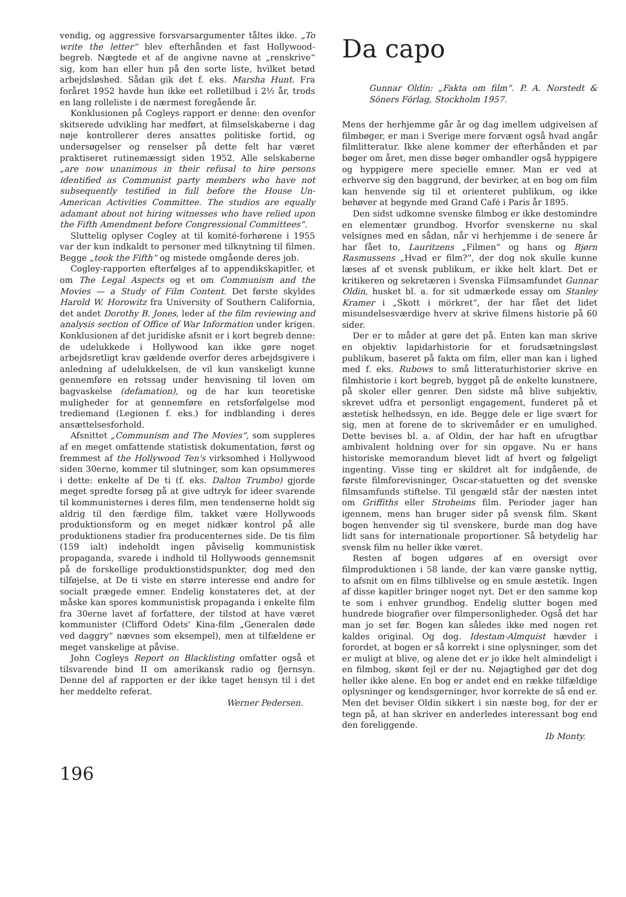vendig, og aggressive forsvarsargumenter tåltes ikke. „To write the letter“ blev efterhånden et fast Hollywood-begreb. Nægtede et af de angivne navne at „renskrive“ sig, kom han eller hun på den sorte liste, hvilket betød arbejdsløshed. Sådan gik det f. eks. Marsha Hunt. Fra foråret 1952 havde hun ikke eet rolletilbud i 2½ år, trods en lang rolleliste i de nærmest foregående år.
Konklusionen på Cogleys rapport er denne: den ovenfor skitserede udvikling har medført, at filmselskaberne i dag nøje kontrollerer deres ansattes politiske fortid, og undersøgelser og renselser på dette felt har været praktiseret rutinemæssigt siden 1952. Alle selskaberne „are now unanimous in their refusal to hire persons identified as Communist party members who have not subsequently testified in full before the House Un-American Activities Committee. The studios are equally adamant about not hiring witnesses who have relied upon the Fifth Amendment before Congressional Committees“.
Sluttelig oplyser Cogley at til komité-forhørene i 1955 var der kun indkaldt to personer med tilknytning til filmen. Begge „took the Fifth“ og mistede omgående deres job.
Cogley-rapporten efterfølges af to appendikskapitler, et om The Legal Aspects og et om Communism and the Movies — a Study of Film Content. Det første skyldes Harold W. Horowitz fra University of Southern California, det andet Dorothy B. Jones, leder af the film reviewing and analysis section of Office of War Information under krigen. Konklusionen af det juridiske afsnit er i kort begreb denne: de udelukkede i Hollywood kan ikke gøre noget arbejdsretligt krav gældende overfor deres arbejdsgivere i anledning af udelukkelsen, de vil kun vanskeligt kunne gennemføre en retssag under henvisning til loven om bagvaskelse (defamation), og de har kun teoretiske muligheder for at gennemføre en retsforfølgelse mod trediemand (Legionen f. eks.) for indblanding i deres ansættelsesforhold.
Afsnittet „Communism and The Movies“, som suppleres af en meget omfattende statistisk dokumentation, først og fremmest af the Hollywood Ten's virksomhed i Hollywood siden 30erne, kommer til slutninger, som kan opsummeres i dette: enkelte af De ti (f. eks. Dalton Trumbo) gjorde meget spredte forsøg på at give udtryk for ideer svarende til kommunisternes i deres film, men tendenserne holdt sig aldrig til den færdige film, takket være Hollywoods produktionsform og en meget nidkær kontrol på alle produktionens stadier fra producenternes side. De tis film (159 ialt) indeholdt ingen påviselig kommunistisk propaganda, svarede i indhold til Hollywoods gennemsnit på de forskellige produktionstidspunkter, dog med den tilføjelse, at De ti viste en større interesse end andre for socialt prægede emner. Endelig konstateres det, at der måske kan spores kommunistisk propaganda i enkelte film fra 30erne lavet af forfattere, der tilstod at have været kommunister (Clifford Odets' Kina-film „Generalen døde ved daggry“ nævnes som eksempel), men at tilfældene er meget vanskelige at påvise.
John Cogleys Report on Blacklisting omfatter også et tilsvarende bind II om amerikansk radio og fjernsyn. Denne del af rapporten er der ikke taget hensyn til i det her meddelte referat.
Werner Pedersen.
Da capo
Gunnar Oldin: „Fakta om film“. P. A. Norstedt & Söners Förlag, Stockholm 1957.
Mens der herhjemme går år og dag imellem udgivelsen af filmbøger, er man i Sverige mere forvænt også hvad angår filmlitteratur. Ikke alene kommer der efterhånden et par bøger om året, men disse bøger omhandler også hyppigere og hyppigere mere specielle emner. Man er ved at erhverve sig den baggrund, der bevirker, at en bog om film kan henvende sig til et orienteret publikum, og ikke behøver at begynde med Grand Café i Paris år 1895.
Den sidst udkomne svenske filmbog er ikke destomindre en elementær grundbog. Hvorfor svenskerne nu skal velsignes med en sådan, når vi herhjemme i de senere år har fået to, Lauritzens „Filmen“ og hans og Bjørn Rasmussens „Hvad er film?“, der dog nok skulle kunne læses af et svensk publikum, er ikke helt klart. Det er kritikeren og sekretæren i Svenska Filmsamfundet Gunnar Oldin, husket bl. a. for sit udmærkede essay om Stanley Kramer i „Skott i mörkret“, der har fået det lidet misundelsesværdige hverv at skrive filmens historie på 60 sider.
Der er to måder at gøre det på. Enten kan man skrive en objektiv lapidarhistorie for et forudsætningsløst publikum, baseret på fakta om film, eller man kan i lighed med f. eks. Rubows to små litteraturhistorier skrive en filmhistorie i kort begreb, bygget på de enkelte kunstnere, på skoler eller genrer. Den sidste må blive subjektiv, skrevet udfra et personligt engagement, funderet på et æstetisk helhedssyn, en ide. Begge dele er lige svært for sig, men at forene de to skrivemåder er en umulighed. Dette bevises bl. a. af Oldin, der har haft en ufrugtbar ambivalent holdning over for sin opgave. Nu er hans historiske memorandum blevet lidt af hvert og følgeligt ingenting. Visse ting er skildret alt for indgående, de første filmforevisninger, Oscar-statuetten og det svenske filmsamfunds stiftelse. Til gengæld står der næsten intet om Griffiths eller Stroheims film. Perioder jager han igennem, mens han bruger sider på svensk film. Skønt bogen henvender sig til svenskere, burde man dog have lidt sans for internationale proportioner. Så betydelig har svensk film nu heller ikke været.
Resten af bogen udgøres af en oversigt over filmproduktionen i 58 lande, der kan være ganske nyttig, to afsnit om en films tilblivelse og en smule æstetik. Ingen af disse kapitler bringer noget nyt. Det er den samme kop te som i enhver grundbog. Endelig slutter bogen med hundrede biografier over filmpersonligheder. Også det har man jo set før. Bogen kan således ikke med nogen ret kaldes original. Og dog. Idestam-Almquist hævder i forordet, at bogen er så korrekt i sine oplysninger, som det er muligt at blive, og alene det er jo ikke helt almindeligt i en filmbog, skønt fejl er der nu. Nøjagtighed gør det dog heller ikke alene. En bog er andet end en række tilfældige oplysninger og kendsgerninger, hvor korrekte de så end er. Men det beviser Oldin sikkert i sin næste bog, for der er tegn på, at han skriver en anderledes interessant bog end den foreliggende.
Ib Monty.
196